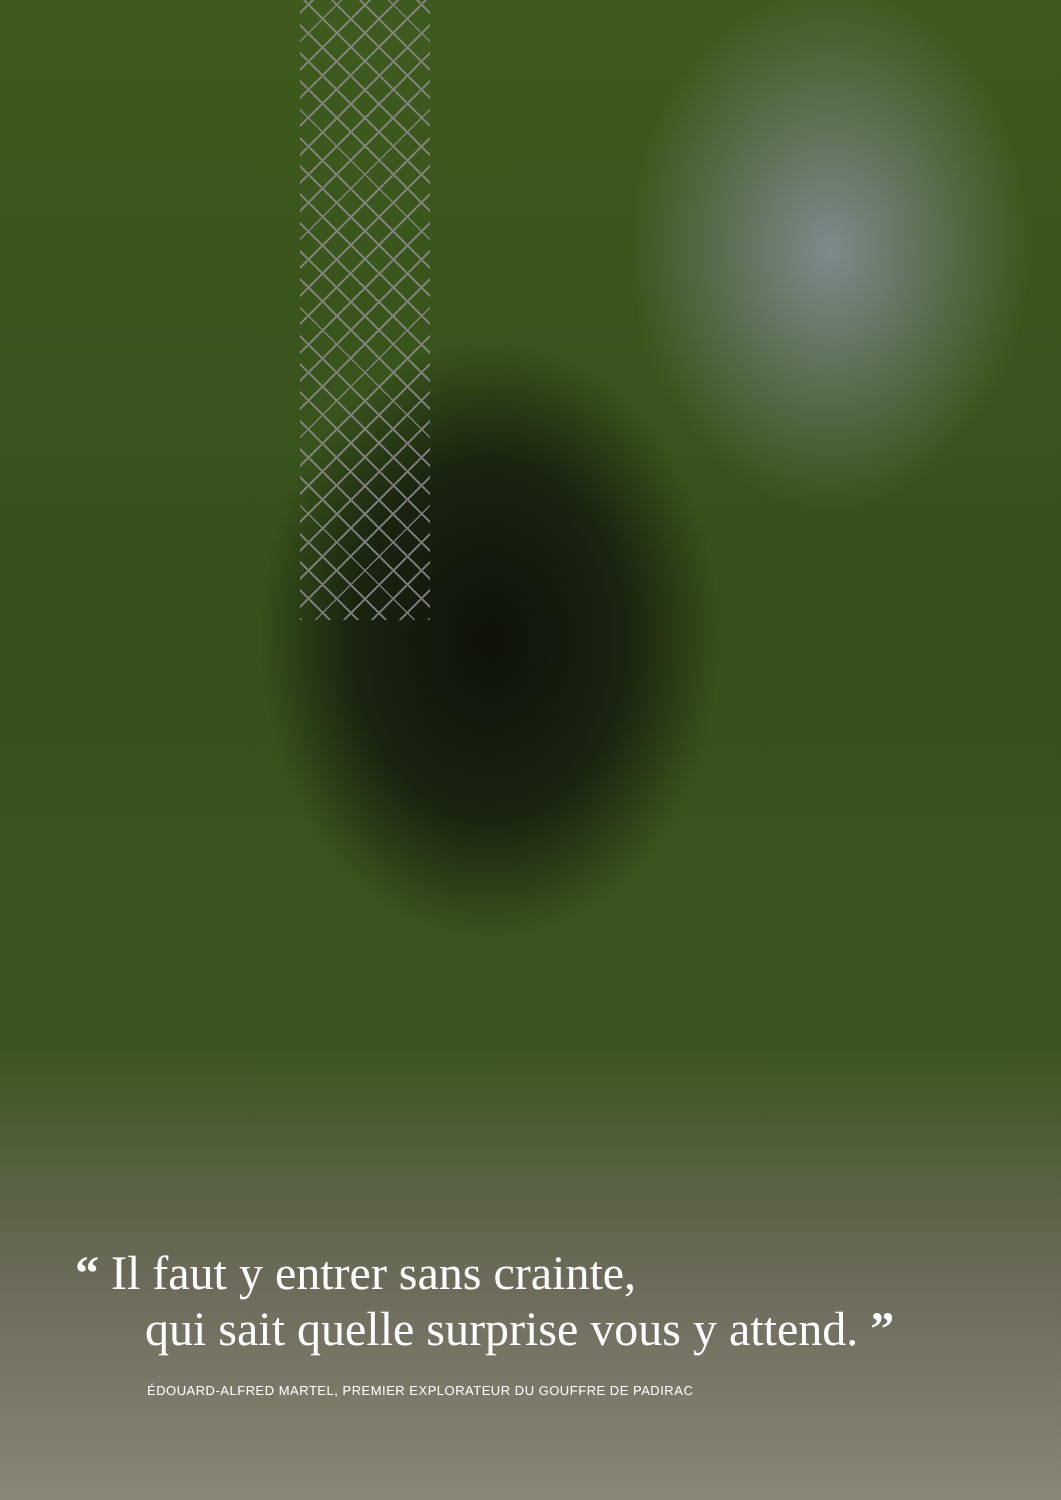“ Il faut y entrer sans crainte,
qui sait quelle surprise vous y attend. ”
ÉDOUARD-ALFRED MARTEL, PREMIER EXPLORATEUR DU GOUFFRE DE PADIRAC